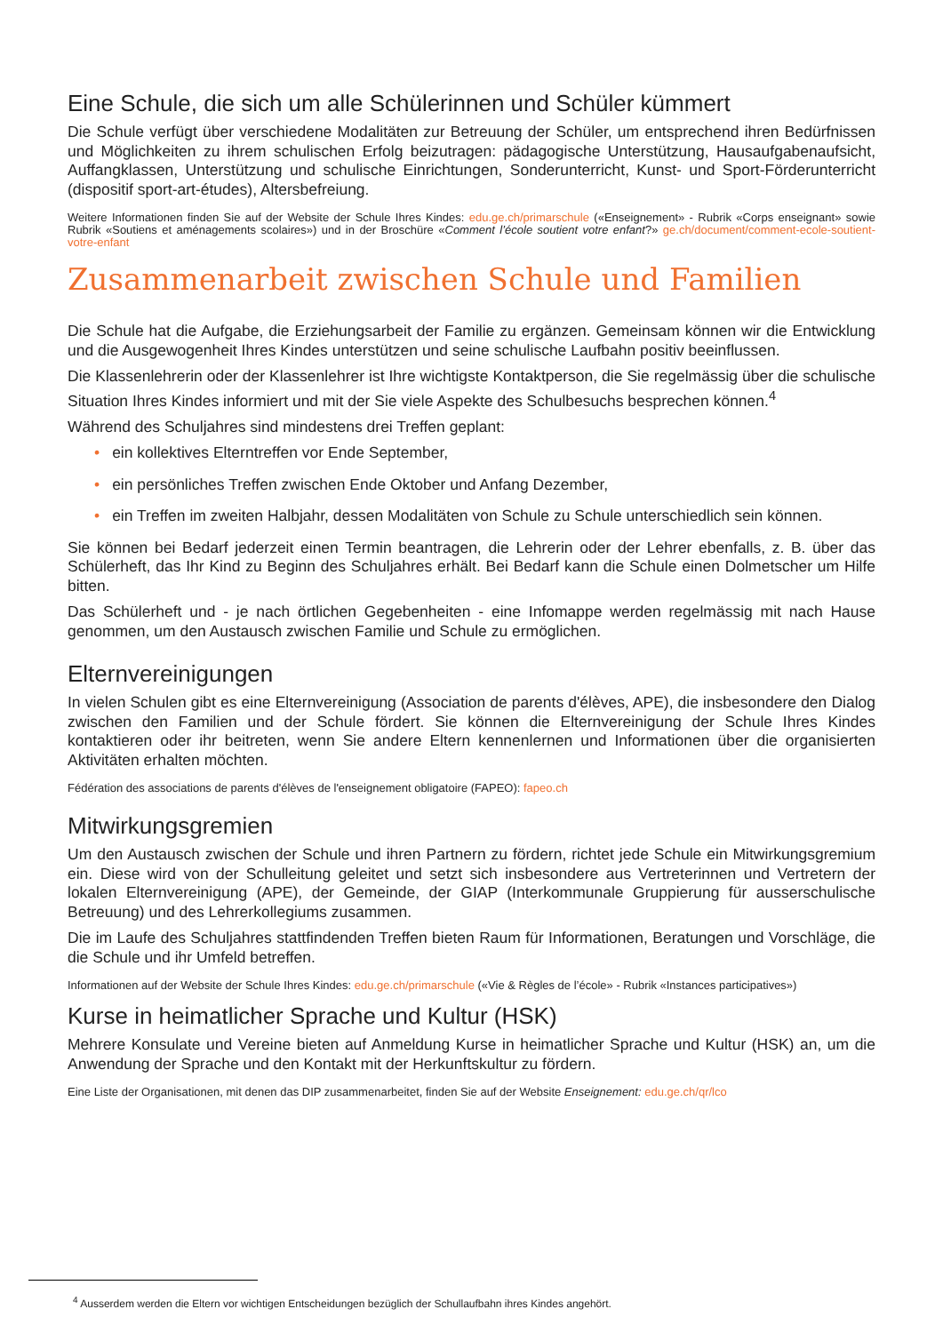Eine Schule, die sich um alle Schülerinnen und Schüler kümmert
Die Schule verfügt über verschiedene Modalitäten zur Betreuung der Schüler, um entsprechend ihren Bedürfnissen und Möglichkeiten zu ihrem schulischen Erfolg beizutragen: pädagogische Unterstützung, Hausaufgabenaufsicht, Auffangklassen, Unterstützung und schulische Einrichtungen, Sonderunterricht, Kunst- und Sport-Förderunterricht (dispositif sport-art-études), Altersbefreiung.
Weitere Informationen finden Sie auf der Website der Schule Ihres Kindes: edu.ge.ch/primarschule («Enseignement» - Rubrik «Corps enseignant» sowie Rubrik «Soutiens et aménagements scolaires») und in der Broschüre «Comment l’école soutient votre enfant?» ge.ch/document/comment-ecole-soutient-votre-enfant
Zusammenarbeit zwischen Schule und Familien
Die Schule hat die Aufgabe, die Erziehungsarbeit der Familie zu ergänzen. Gemeinsam können wir die Entwicklung und die Ausgewogenheit Ihres Kindes unterstützen und seine schulische Laufbahn positiv beeinflussen.
Die Klassenlehrerin oder der Klassenlehrer ist Ihre wichtigste Kontaktperson, die Sie regelmässig über die schulische Situation Ihres Kindes informiert und mit der Sie viele Aspekte des Schulbesuchs besprechen können.<sup>4</sup>
Während des Schuljahres sind mindestens drei Treffen geplant:
• ein kollektives Elterntreffen vor Ende September,
• ein persönliches Treffen zwischen Ende Oktober und Anfang Dezember,
• ein Treffen im zweiten Halbjahr, dessen Modalitäten von Schule zu Schule unterschiedlich sein können.
Sie können bei Bedarf jederzeit einen Termin beantragen, die Lehrerin oder der Lehrer ebenfalls, z. B. über das Schülerheft, das Ihr Kind zu Beginn des Schuljahres erhält. Bei Bedarf kann die Schule einen Dolmetscher um Hilfe bitten.
Das Schülerheft und - je nach örtlichen Gegebenheiten - eine Infomappe werden regelmässig mit nach Hause genommen, um den Austausch zwischen Familie und Schule zu ermöglichen.
Elternvereinigungen
In vielen Schulen gibt es eine Elternvereinigung (Association de parents d'élèves, APE), die insbesondere den Dialog zwischen den Familien und der Schule fördert. Sie können die Elternvereinigung der Schule Ihres Kindes kontaktieren oder ihr beitreten, wenn Sie andere Eltern kennenlernen und Informationen über die organisierten Aktivitäten erhalten möchten.
Fédération des associations de parents d'élèves de l'enseignement obligatoire (FAPEO): fapeo.ch
Mitwirkungsgremien
Um den Austausch zwischen der Schule und ihren Partnern zu fördern, richtet jede Schule ein Mitwirkungsgremium ein. Diese wird von der Schulleitung geleitet und setzt sich insbesondere aus Vertreterinnen und Vertretern der lokalen Elternvereinigung (APE), der Gemeinde, der GIAP (Interkommunale Gruppierung für ausserschulische Betreuung) und des Lehrerkollegiums zusammen.
Die im Laufe des Schuljahres stattfindenden Treffen bieten Raum für Informationen, Beratungen und Vorschläge, die die Schule und ihr Umfeld betreffen.
Informationen auf der Website der Schule Ihres Kindes: edu.ge.ch/primarschule («Vie & Règles de l’école» - Rubrik «Instances participatives»)
Kurse in heimatlicher Sprache und Kultur (HSK)
Mehrere Konsulate und Vereine bieten auf Anmeldung Kurse in heimatlicher Sprache und Kultur (HSK) an, um die Anwendung der Sprache und den Kontakt mit der Herkunftskultur zu fördern.
Eine Liste der Organisationen, mit denen das DIP zusammenarbeitet, finden Sie auf der Website Enseignement: edu.ge.ch/qr/lco
<sup>4</sup> Ausserdem werden die Eltern vor wichtigen Entscheidungen bezüglich der Schullaufbahn ihres Kindes angehört.